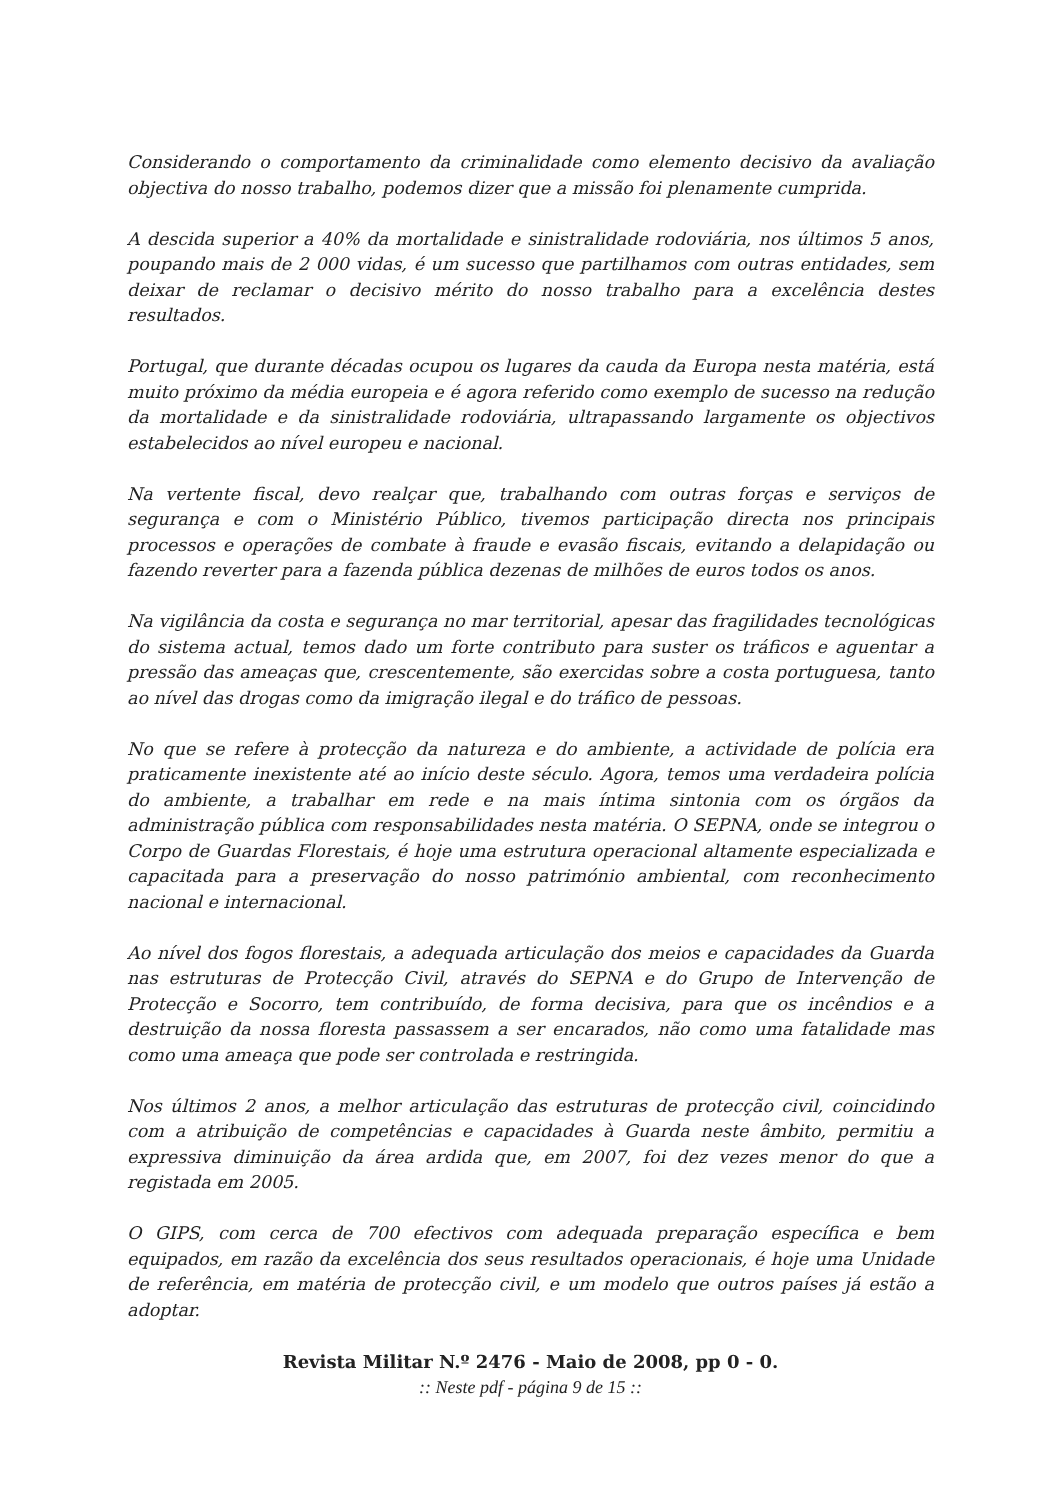Considerando o comportamento da criminalidade como elemento decisivo da avaliação objectiva do nosso trabalho, podemos dizer que a missão foi plenamente cumprida.
A descida superior a 40% da mortalidade e sinistralidade rodoviária, nos últimos 5 anos, poupando mais de 2 000 vidas, é um sucesso que partilhamos com outras entidades, sem deixar de reclamar o decisivo mérito do nosso trabalho para a excelência destes resultados.
Portugal, que durante décadas ocupou os lugares da cauda da Europa nesta matéria, está muito próximo da média europeia e é agora referido como exemplo de sucesso na redução da mortalidade e da sinistralidade rodoviária, ultrapassando largamente os objectivos estabelecidos ao nível europeu e nacional.
Na vertente fiscal, devo realçar que, trabalhando com outras forças e serviços de segurança e com o Ministério Público, tivemos participação directa nos principais processos e operações de combate à fraude e evasão fiscais, evitando a delapidação ou fazendo reverter para a fazenda pública dezenas de milhões de euros todos os anos.
Na vigilância da costa e segurança no mar territorial, apesar das fragilidades tecnológicas do sistema actual, temos dado um forte contributo para suster os tráficos e aguentar a pressão das ameaças que, crescentemente, são exercidas sobre a costa portuguesa, tanto ao nível das drogas como da imigração ilegal e do tráfico de pessoas.
No que se refere à protecção da natureza e do ambiente, a actividade de polícia era praticamente inexistente até ao início deste século. Agora, temos uma verdadeira polícia do ambiente, a trabalhar em rede e na mais íntima sintonia com os órgãos da administração pública com responsabilidades nesta matéria. O SEPNA, onde se integrou o Corpo de Guardas Florestais, é hoje uma estrutura operacional altamente especializada e capacitada para a preservação do nosso património ambiental, com reconhecimento nacional e internacional.
Ao nível dos fogos florestais, a adequada articulação dos meios e capacidades da Guarda nas estruturas de Protecção Civil, através do SEPNA e do Grupo de Intervenção de Protecção e Socorro, tem contribuído, de forma decisiva, para que os incêndios e a destruição da nossa floresta passassem a ser encarados, não como uma fatalidade mas como uma ameaça que pode ser controlada e restringida.
Nos últimos 2 anos, a melhor articulação das estruturas de protecção civil, coincidindo com a atribuição de competências e capacidades à Guarda neste âmbito, permitiu a expressiva diminuição da área ardida que, em 2007, foi dez vezes menor do que a registada em 2005.
O GIPS, com cerca de 700 efectivos com adequada preparação específica e bem equipados, em razão da excelência dos seus resultados operacionais, é hoje uma Unidade de referência, em matéria de protecção civil, e um modelo que outros países já estão a adoptar.
Revista Militar N.º 2476 - Maio de 2008, pp 0 - 0.
:: Neste pdf - página 9 de 15 ::